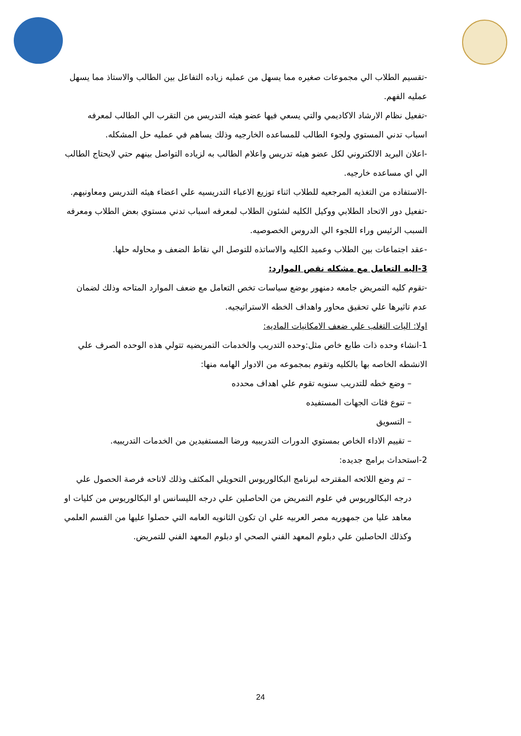-تقسيم الطلاب الي مجموعات صغيره مما يسهل من عمليه زياده التفاعل بين الطالب والاستاذ مما يسهل عمليه الفهم.
-تفعيل نظام الارشاد الاكاديمي والتي يسعي فيها عضو هيئه التدريس من التقرب الي الطالب لمعرفه اسباب تدني المستوي ولجوء الطالب للمساعده الخارجيه وذلك يساهم في عمليه حل المشكله.
-اعلان البريد الالكتروني لكل عضو هيئه تدريس واعلام الطالب به لزياده التواصل بينهم حتي لايحتاج الطالب الي اي مساعده خارجيه.
-الاستفاده من التغذيه المرجعيه للطلاب اثناء توزيع الاعباء التدريسيه علي اعضاء هيئه التدريس ومعاونيهم.
-تفعيل دور الاتحاد الطلابي ووكيل الكليه لشئون الطلاب لمعرفه اسباب تدني مستوي بعض الطلاب ومعرفه السبب الرئيس وراء اللجوء الي الدروس الخصوصيه.
-عقد اجتماعات بين الطلاب وعميد الكليه والاساتذه للتوصل الي نقاط الضعف و محاوله حلها.
3-اليه التعامل مع مشكله نقص الموارد:
-تقوم كليه التمريض جامعه دمنهور بوضع سياسات تخص التعامل مع ضعف الموارد المتاحه وذلك لضمان عدم تاثيرها علي تحقيق محاور واهداف الخطه الاستراتيجيه.
اولا: اليات التغلب علي ضعف الامكانيات الماديه:
1-انشاء وحده ذات طابع خاص مثل:وحده التدريب والخدمات التمريضيه تتولي هذه الوحده الصرف علي الانشطه الخاصه بها بالكليه وتقوم بمجموعه من الادوار الهامه منها:
– وضع خطه للتدريب سنويه تقوم علي اهداف محدده
– تنوع فئات الجهات المستفيده
– التسويق
– تقييم الاداء الخاص بمستوي الدورات التدريبيه ورضا المستفيدين من الخدمات التدريبيه.
2-استحداث برامج جديده:
– تم وضع اللائحه المقترحه لبرنامج البكالوريوس التحويلي المكثف وذلك لاتاحه فرصة الحصول علي درجه البكالوريوس في علوم التمريض من الحاصلين علي درجه الليسانس او البكالوريوس من كليات او معاهد عليا من جمهوريه مصر العربيه علي ان تكون الثانويه العامه التي حصلوا عليها من القسم العلمي وكذلك الحاصلين علي دبلوم المعهد الفني الصحي او دبلوم المعهد الفني للتمريض.
24